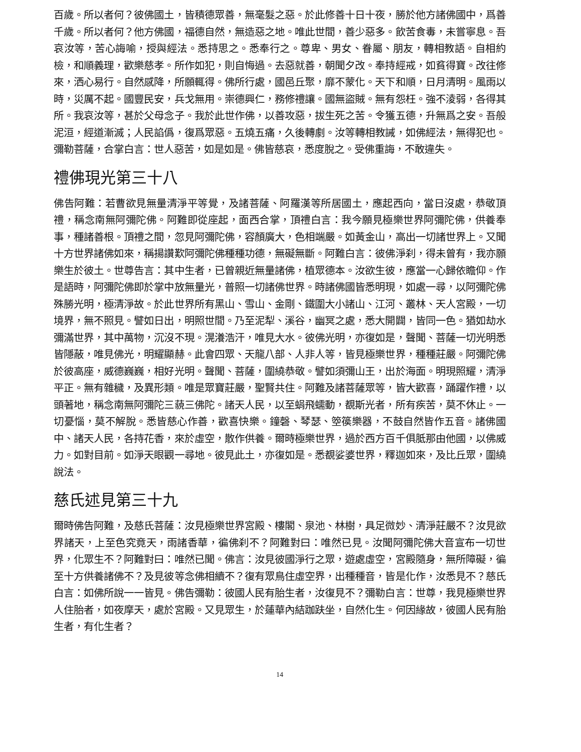百歲。所以者何？彼佛國土，皆積德眾善，無毫髮之惡。於此修善十日十夜，勝於他方諸佛國中，爲善千歲。所以者何？他方佛國，福德自然，無造惡之地。唯此世間，善少惡多。飲苦食毒，未嘗寧息。吾哀汝等，苦心誨喻，授與經法。悉持思之。悉奉行之。尊卑、男女、眷屬、朋友，轉相教語。自相約檢，和順義理，歡樂慈孝。所作如犯，則自悔過。去惡就善，朝聞夕改。奉持經戒，如貧得寶。改往修來，洒心易行。自然感降，所願輒得。佛所行處，國邑丘聚，靡不蒙化。天下和順，日月清明。風雨以時，災厲不起。國豐民安，兵戈無用。崇德興仁，務修禮讓。國無盜賊。無有怨枉。強不淩弱，各得其所。我哀汝等，甚於父母念子。我於此世作佛，以善攻惡，拔生死之苦。令獲五德，升無爲之安。吾般泥洹，經道漸滅；人民諂僞，復爲眾惡。五燒五痛，久後轉劇。汝等轉相教誡，如佛經法，無得犯也。彌勒菩薩，合掌白言：世人惡苦，如是如是。佛皆慈哀，悉度脫之。受佛重誨，不敢違失。
禮佛現光第三十八
佛告阿難：若曹欲見無量清淨平等覺，及諸菩薩、阿羅漢等所居國土，應起西向，當日沒處，恭敬頂禮，稱念南無阿彌陀佛。阿難即從座起，面西合掌，頂禮白言：我今願見極樂世界阿彌陀佛，供養奉事，種諸善根。頂禮之間，忽見阿彌陀佛，容顏廣大，色相端嚴。如黃金山，高出一切諸世界上。又聞十方世界諸佛如來，稱揚讚歎阿彌陀佛種種功德，無礙無斷。阿難白言：彼佛淨刹，得未曾有，我亦願樂生於彼土。世尊告言：其中生者，已曾親近無量諸佛，植眾德本。汝欲生彼，應當一心歸依瞻仰。作是語時，阿彌陀佛即於掌中放無量光，普照一切諸佛世界。時諸佛國皆悉明現，如處一尋，以阿彌陀佛殊勝光明，極清淨故。於此世界所有黑山、雪山、金剛、鐵圍大小諸山、江河、叢林、天人宮殿，一切境界，無不照見。譬如日出，明照世間。乃至泥犁、溪谷，幽冥之處，悉大開闢，皆同一色。猶如劫水彌滿世界，其中萬物，沉沒不現。滉瀁浩汗，唯見大水。彼佛光明，亦復如是，聲聞、菩薩一切光明悉皆隱蔽，唯見佛光，明耀顯赫。此會四眾、天龍八部、人非人等，皆見極樂世界，種種莊嚴。阿彌陀佛於彼高座，威德巍巍，相好光明。聲聞、菩薩，圍繞恭敬。譬如須彌山王，出於海面。明現照耀，清淨平正。無有雜穢，及異形類。唯是眾寶莊嚴，聖賢共住。阿難及諸菩薩眾等，皆大歡喜，踊躍作禮，以頭著地，稱念南無阿彌陀三藐三佛陀。諸天人民，以至蜎飛蠕動，覩斯光者，所有疾苦，莫不休止。一切憂惱，莫不解脫。悉皆慈心作善，歡喜快樂。鐘磬、琴瑟、箜篌樂器，不鼓自然皆作五音。諸佛國中、諸天人民，各持花香，來於虛空，散作供養。爾時極樂世界，過於西方百千俱胝那由他國，以佛威力。如對目前。如淨天眼觀一尋地。彼見此土，亦復如是。悉覩娑婆世界，釋迦如來，及比丘眾，圍繞說法。
慈氏述見第三十九
爾時佛告阿難，及慈氏菩薩：汝見極樂世界宮殿、樓閣、泉池、林樹，具足微妙、清淨莊嚴不？汝見欲界諸天，上至色究竟天，雨諸香華，徧佛刹不？阿難對曰：唯然已見。汝聞阿彌陀佛大音宣布一切世界，化眾生不？阿難對曰：唯然已聞。佛言：汝見彼國淨行之眾，遊處虛空，宮殿隨身，無所障礙，徧至十方供養諸佛不？及見彼等念佛相續不？復有眾鳥住虛空界，出種種音，皆是化作，汝悉見不？慈氏白言：如佛所說一一皆見。佛告彌勒：彼國人民有胎生者，汝復見不？彌勒白言：世尊，我見極樂世界人住胎者，如夜摩天，處於宮殿。又見眾生，於蓮華內結跏趺坐，自然化生。何因緣故，彼國人民有胎生者，有化生者？
14